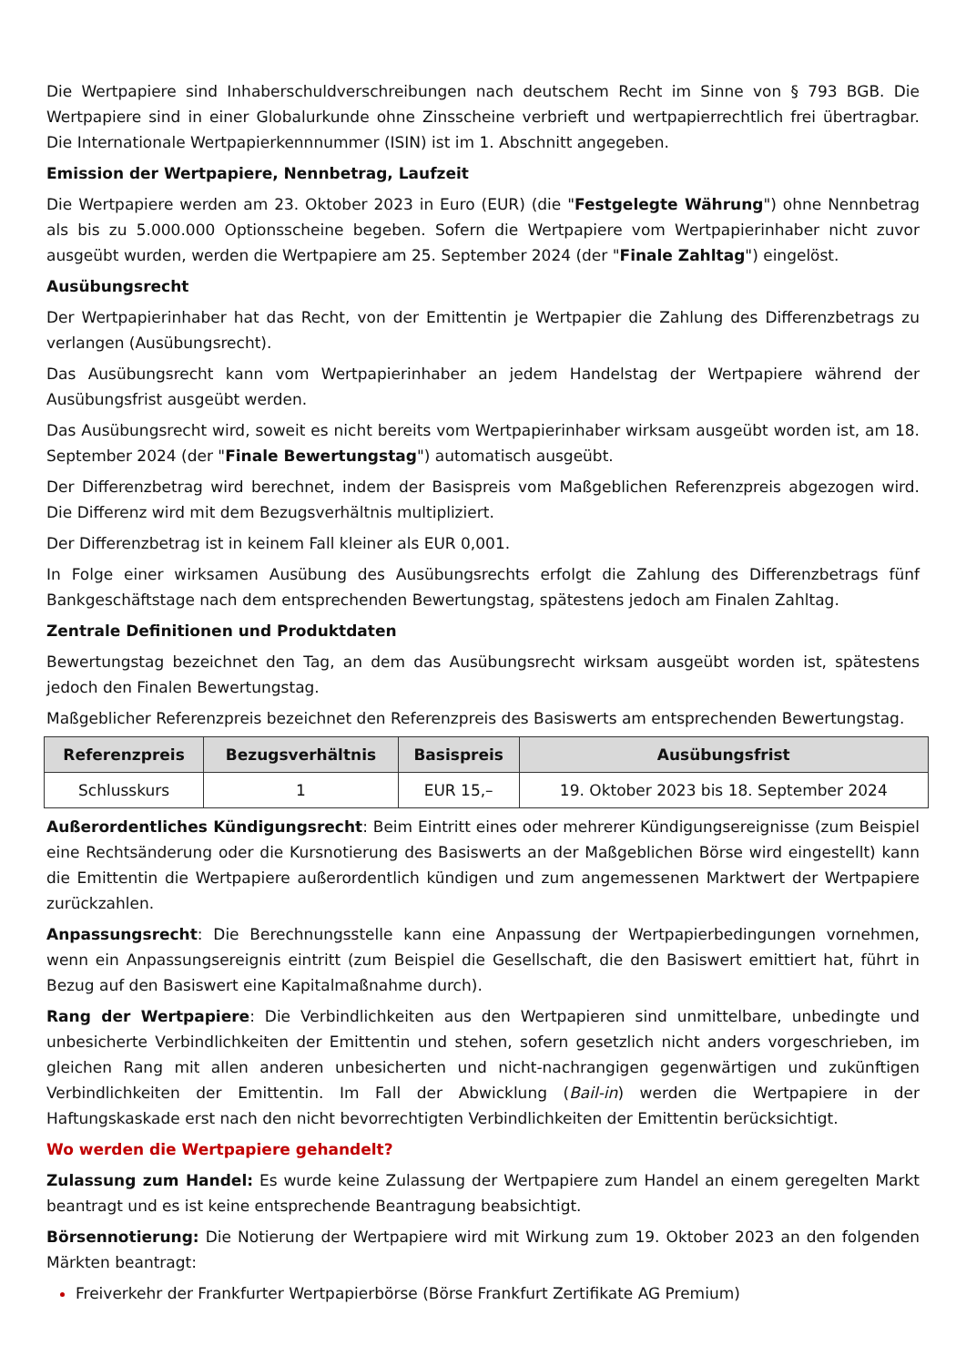Die Wertpapiere sind Inhaberschuldverschreibungen nach deutschem Recht im Sinne von § 793 BGB. Die Wertpapiere sind in einer Globalurkunde ohne Zinsscheine verbrieft und wertpapierrechtlich frei übertragbar. Die Internationale Wertpapierkennnummer (ISIN) ist im 1. Abschnitt angegeben.
Emission der Wertpapiere, Nennbetrag, Laufzeit
Die Wertpapiere werden am 23. Oktober 2023 in Euro (EUR) (die "Festgelegte Währung") ohne Nennbetrag als bis zu 5.000.000 Optionsscheine begeben. Sofern die Wertpapiere vom Wertpapierinhaber nicht zuvor ausgeübt wurden, werden die Wertpapiere am 25. September 2024 (der "Finale Zahltag") eingelöst.
Ausübungsrecht
Der Wertpapierinhaber hat das Recht, von der Emittentin je Wertpapier die Zahlung des Differenzbetrags zu verlangen (Ausübungsrecht).
Das Ausübungsrecht kann vom Wertpapierinhaber an jedem Handelstag der Wertpapiere während der Ausübungsfrist ausgeübt werden.
Das Ausübungsrecht wird, soweit es nicht bereits vom Wertpapierinhaber wirksam ausgeübt worden ist, am 18. September 2024 (der "Finale Bewertungstag") automatisch ausgeübt.
Der Differenzbetrag wird berechnet, indem der Basispreis vom Maßgeblichen Referenzpreis abgezogen wird. Die Differenz wird mit dem Bezugsverhältnis multipliziert.
Der Differenzbetrag ist in keinem Fall kleiner als EUR 0,001.
In Folge einer wirksamen Ausübung des Ausübungsrechts erfolgt die Zahlung des Differenzbetrags fünf Bankgeschäftstage nach dem entsprechenden Bewertungstag, spätestens jedoch am Finalen Zahltag.
Zentrale Definitionen und Produktdaten
Bewertungstag bezeichnet den Tag, an dem das Ausübungsrecht wirksam ausgeübt worden ist, spätestens jedoch den Finalen Bewertungstag.
Maßgeblicher Referenzpreis bezeichnet den Referenzpreis des Basiswerts am entsprechenden Bewertungstag.
| Referenzpreis | Bezugsverhältnis | Basispreis | Ausübungsfrist |
| --- | --- | --- | --- |
| Schlusskurs | 1 | EUR 15,– | 19. Oktober 2023 bis 18. September 2024 |
Außerordentliches Kündigungsrecht: Beim Eintritt eines oder mehrerer Kündigungsereignisse (zum Beispiel eine Rechtsänderung oder die Kursnotierung des Basiswerts an der Maßgeblichen Börse wird eingestellt) kann die Emittentin die Wertpapiere außerordentlich kündigen und zum angemessenen Marktwert der Wertpapiere zurückzahlen.
Anpassungsrecht: Die Berechnungsstelle kann eine Anpassung der Wertpapierbedingungen vornehmen, wenn ein Anpassungsereignis eintritt (zum Beispiel die Gesellschaft, die den Basiswert emittiert hat, führt in Bezug auf den Basiswert eine Kapitalmaßnahme durch).
Rang der Wertpapiere: Die Verbindlichkeiten aus den Wertpapieren sind unmittelbare, unbedingte und unbesicherte Verbindlichkeiten der Emittentin und stehen, sofern gesetzlich nicht anders vorgeschrieben, im gleichen Rang mit allen anderen unbesicherten und nicht-nachrangigen gegenwärtigen und zukünftigen Verbindlichkeiten der Emittentin. Im Fall der Abwicklung (Bail-in) werden die Wertpapiere in der Haftungskaskade erst nach den nicht bevorrechtigten Verbindlichkeiten der Emittentin berücksichtigt.
Wo werden die Wertpapiere gehandelt?
Zulassung zum Handel: Es wurde keine Zulassung der Wertpapiere zum Handel an einem geregelten Markt beantragt und es ist keine entsprechende Beantragung beabsichtigt.
Börsennotierung: Die Notierung der Wertpapiere wird mit Wirkung zum 19. Oktober 2023 an den folgenden Märkten beantragt:
Freiverkehr der Frankfurter Wertpapierbörse (Börse Frankfurt Zertifikate AG Premium)